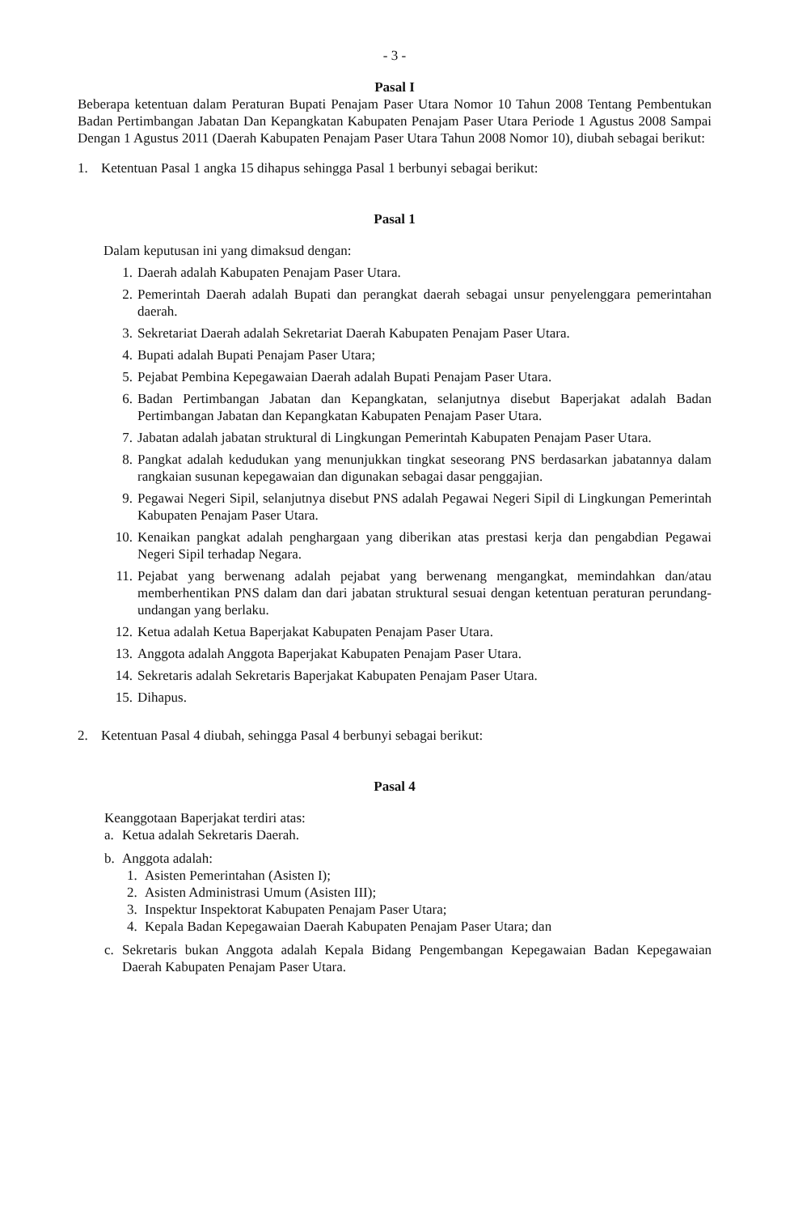- 3 -
Pasal I
Beberapa ketentuan dalam Peraturan Bupati Penajam Paser Utara Nomor 10 Tahun 2008 Tentang Pembentukan Badan Pertimbangan Jabatan Dan Kepangkatan Kabupaten Penajam Paser Utara Periode 1 Agustus 2008 Sampai Dengan 1 Agustus 2011 (Daerah Kabupaten Penajam Paser Utara Tahun 2008 Nomor 10), diubah sebagai berikut:
1. Ketentuan Pasal 1 angka 15 dihapus sehingga Pasal 1 berbunyi sebagai berikut:
Pasal 1
Dalam keputusan ini yang dimaksud dengan:
1. Daerah adalah Kabupaten Penajam Paser Utara.
2. Pemerintah Daerah adalah Bupati dan perangkat daerah sebagai unsur penyelenggara pemerintahan daerah.
3. Sekretariat Daerah adalah Sekretariat Daerah Kabupaten Penajam Paser Utara.
4. Bupati adalah Bupati Penajam Paser Utara;
5. Pejabat Pembina Kepegawaian Daerah adalah Bupati Penajam Paser Utara.
6. Badan Pertimbangan Jabatan dan Kepangkatan, selanjutnya disebut Baperjakat adalah Badan Pertimbangan Jabatan dan Kepangkatan Kabupaten Penajam Paser Utara.
7. Jabatan adalah jabatan struktural di Lingkungan Pemerintah Kabupaten Penajam Paser Utara.
8. Pangkat adalah kedudukan yang menunjukkan tingkat seseorang PNS berdasarkan jabatannya dalam rangkaian susunan kepegawaian dan digunakan sebagai dasar penggajian.
9. Pegawai Negeri Sipil, selanjutnya disebut PNS adalah Pegawai Negeri Sipil di Lingkungan Pemerintah Kabupaten Penajam Paser Utara.
10. Kenaikan pangkat adalah penghargaan yang diberikan atas prestasi kerja dan pengabdian Pegawai Negeri Sipil terhadap Negara.
11. Pejabat yang berwenang adalah pejabat yang berwenang mengangkat, memindahkan dan/atau memberhentikan PNS dalam dan dari jabatan struktural sesuai dengan ketentuan peraturan perundang-undangan yang berlaku.
12. Ketua adalah Ketua Baperjakat Kabupaten Penajam Paser Utara.
13. Anggota adalah Anggota Baperjakat Kabupaten Penajam Paser Utara.
14. Sekretaris adalah Sekretaris Baperjakat Kabupaten Penajam Paser Utara.
15. Dihapus.
2. Ketentuan Pasal 4 diubah, sehingga Pasal 4 berbunyi sebagai berikut:
Pasal 4
Keanggotaan Baperjakat terdiri atas:
a. Ketua adalah Sekretaris Daerah.
b. Anggota adalah:
1. Asisten Pemerintahan (Asisten I);
2. Asisten Administrasi Umum (Asisten III);
3. Inspektur Inspektorat Kabupaten Penajam Paser Utara;
4. Kepala Badan Kepegawaian Daerah Kabupaten Penajam Paser Utara; dan
c. Sekretaris bukan Anggota adalah Kepala Bidang Pengembangan Kepegawaian Badan Kepegawaian Daerah Kabupaten Penajam Paser Utara.